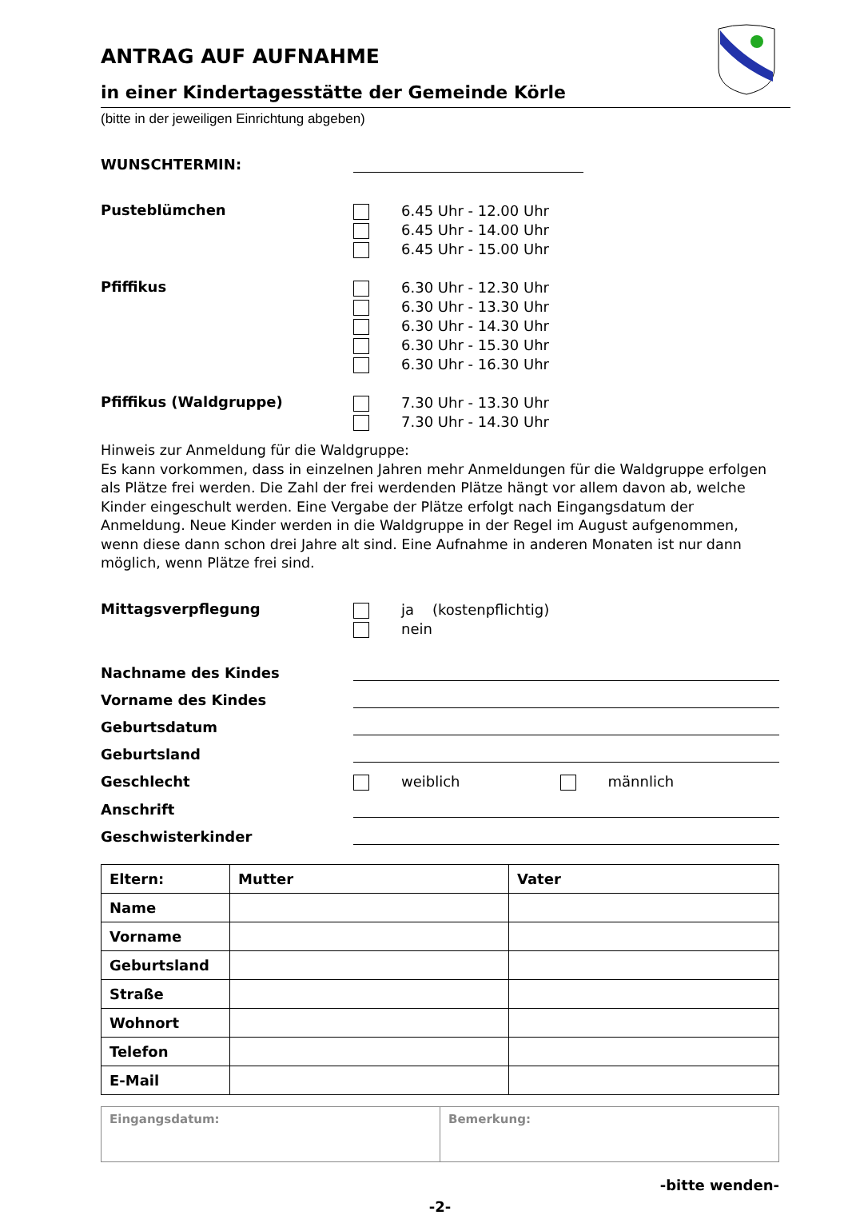ANTRAG AUF AUFNAHME
in einer Kindertagesstätte der Gemeinde Körle
(bitte in der jeweiligen Einrichtung abgeben)
WUNSCHTERMIN:
Pusteblümchen
6.45 Uhr - 12.00 Uhr
6.45 Uhr - 14.00 Uhr
6.45 Uhr - 15.00 Uhr
Pfiffikus
6.30 Uhr - 12.30 Uhr
6.30 Uhr - 13.30 Uhr
6.30 Uhr - 14.30 Uhr
6.30 Uhr - 15.30 Uhr
6.30 Uhr - 16.30 Uhr
Pfiffikus (Waldgruppe)
7.30 Uhr - 13.30 Uhr
7.30 Uhr - 14.30 Uhr
Hinweis zur Anmeldung für die Waldgruppe:
Es kann vorkommen, dass in einzelnen Jahren mehr Anmeldungen für die Waldgruppe erfolgen als Plätze frei werden. Die Zahl der frei werdenden Plätze hängt vor allem davon ab, welche Kinder eingeschult werden. Eine Vergabe der Plätze erfolgt nach Eingangsdatum der Anmeldung. Neue Kinder werden in die Waldgruppe in der Regel im August aufgenommen, wenn diese dann schon drei Jahre alt sind. Eine Aufnahme in anderen Monaten ist nur dann möglich, wenn Plätze frei sind.
Mittagsverpflegung
ja (kostenpflichtig)
nein
Nachname des Kindes
Vorname des Kindes
Geburtsdatum
Geburtsland
Geschlecht weiblich männlich
Anschrift
Geschwisterkinder
| Eltern: | Mutter | Vater |
| --- | --- | --- |
| Name | | |
| Vorname | | |
| Geburtsland | | |
| Straße | | |
| Wohnort | | |
| Telefon | | |
| E-Mail | | |
| Eingangsdatum: | Bemerkung: |
-bitte wenden-
-2-